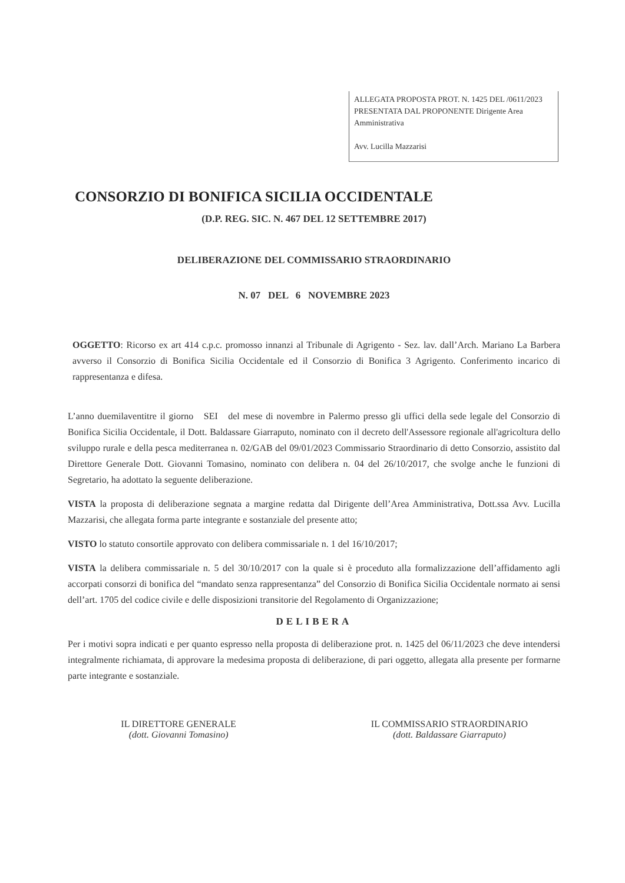ALLEGATA PROPOSTA PROT. N. 1425 DEL /0611/2023 PRESENTATA DAL PROPONENTE Dirigente Area Amministrativa
Avv. Lucilla Mazzarisi
CONSORZIO DI BONIFICA SICILIA OCCIDENTALE
(D.P. REG. SIC. N. 467 DEL 12 SETTEMBRE 2017)
DELIBERAZIONE DEL COMMISSARIO STRAORDINARIO
N. 07 DEL 6 NOVEMBRE 2023
OGGETTO: Ricorso ex art 414 c.p.c. promosso innanzi al Tribunale di Agrigento - Sez. lav. dall’Arch. Mariano La Barbera avverso il Consorzio di Bonifica Sicilia Occidentale ed il Consorzio di Bonifica 3 Agrigento. Conferimento incarico di rappresentanza e difesa.
L’anno duemilaventitre il giorno SEI del mese di novembre in Palermo presso gli uffici della sede legale del Consorzio di Bonifica Sicilia Occidentale, il Dott. Baldassare Giarraputo, nominato con il decreto dell'Assessore regionale all'agricoltura dello sviluppo rurale e della pesca mediterranea n. 02/GAB del 09/01/2023 Commissario Straordinario di detto Consorzio, assistito dal Direttore Generale Dott. Giovanni Tomasino, nominato con delibera n. 04 del 26/10/2017, che svolge anche le funzioni di Segretario, ha adottato la seguente deliberazione.
VISTA la proposta di deliberazione segnata a margine redatta dal Dirigente dell’Area Amministrativa, Dott.ssa Avv. Lucilla Mazzarisi, che allegata forma parte integrante e sostanziale del presente atto;
VISTO lo statuto consortile approvato con delibera commissariale n. 1 del 16/10/2017;
VISTA la delibera commissariale n. 5 del 30/10/2017 con la quale si è proceduto alla formalizzazione dell’affidamento agli accorpati consorzi di bonifica del “mandato senza rappresentanza” del Consorzio di Bonifica Sicilia Occidentale normato ai sensi dell’art. 1705 del codice civile e delle disposizioni transitorie del Regolamento di Organizzazione;
DELIBERA
Per i motivi sopra indicati e per quanto espresso nella proposta di deliberazione prot. n. 1425 del 06/11/2023 che deve intendersi integralmente richiamata, di approvare la medesima proposta di deliberazione, di pari oggetto, allegata alla presente per formarne parte integrante e sostanziale.
IL DIRETTORE GENERALE
(dott. Giovanni Tomasino)
IL COMMISSARIO STRAORDINARIO
(dott. Baldassare Giarraputo)